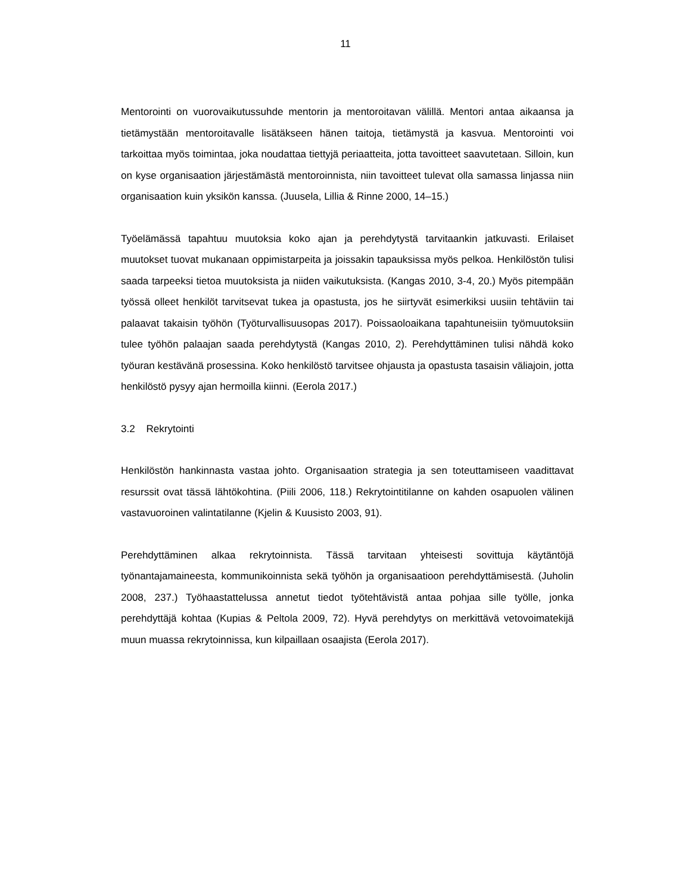11
Mentorointi on vuorovaikutussuhde mentorin ja mentoroitavan välillä. Mentori antaa aikaansa ja tietämystään mentoroitavalle lisätäkseen hänen taitoja, tietä­mystä ja kasvua. Mentorointi voi tarkoittaa myös toimintaa, joka noudattaa tiet­tyjä periaatteita, jotta tavoitteet saavutetaan. Silloin, kun on kyse organisaation järjestämästä mentoroinnista, niin tavoitteet tulevat olla samassa linjassa niin organisaation kuin yksikön kanssa. (Juusela, Lillia & Rinne 2000, 14–15.)
Työelämässä tapahtuu muutoksia koko ajan ja perehdytystä tarvitaankin jatku­vasti. Erilaiset muutokset tuovat mukanaan oppimistarpeita ja joissakin tapauk­sissa myös pelkoa. Henkilöstön tulisi saada tarpeeksi tietoa muutoksista ja nii­den vaikutuksista. (Kangas 2010, 3-4, 20.) Myös pitempään työssä olleet henki­löt tarvitsevat tukea ja opastusta, jos he siirtyvät esimerkiksi uusiin tehtäviin tai palaavat takaisin työhön (Työturvallisuusopas 2017). Poissaoloaikana tapahtu­neisiin työmuutoksiin tulee työhön palaajan saada perehdytystä (Kangas 2010, 2). Perehdyttäminen tulisi nähdä koko työuran kestävänä prosessina. Koko henkilöstö tarvitsee ohjausta ja opastusta tasaisin väliajoin, jotta henkilöstö py­syy ajan hermoilla kiinni. (Eerola 2017.)
3.2 Rekrytointi
Henkilöstön hankinnasta vastaa johto. Organisaation strategia ja sen toteutta­miseen vaadittavat resurssit ovat tässä lähtökohtina. (Piili 2006, 118.) Rekry­tointitilanne on kahden osapuolen välinen vastavuoroinen valintatilanne (Kjelin & Kuusisto 2003, 91).
Perehdyttäminen alkaa rekrytoinnista. Tässä tarvitaan yhteisesti sovittuja käy­täntöjä työnantajamaineesta, kommunikoinnista sekä työhön ja organisaatioon perehdyttämisestä. (Juholin 2008, 237.) Työhaastattelussa annetut tiedot työ­tehtävistä antaa pohjaa sille työlle, jonka perehdyttäjä kohtaa (Kupias & Peltola 2009, 72). Hyvä perehdytys on merkittävä vetovoimatekijä muun muassa rekry­toinnissa, kun kilpaillaan osaajista (Eerola 2017).